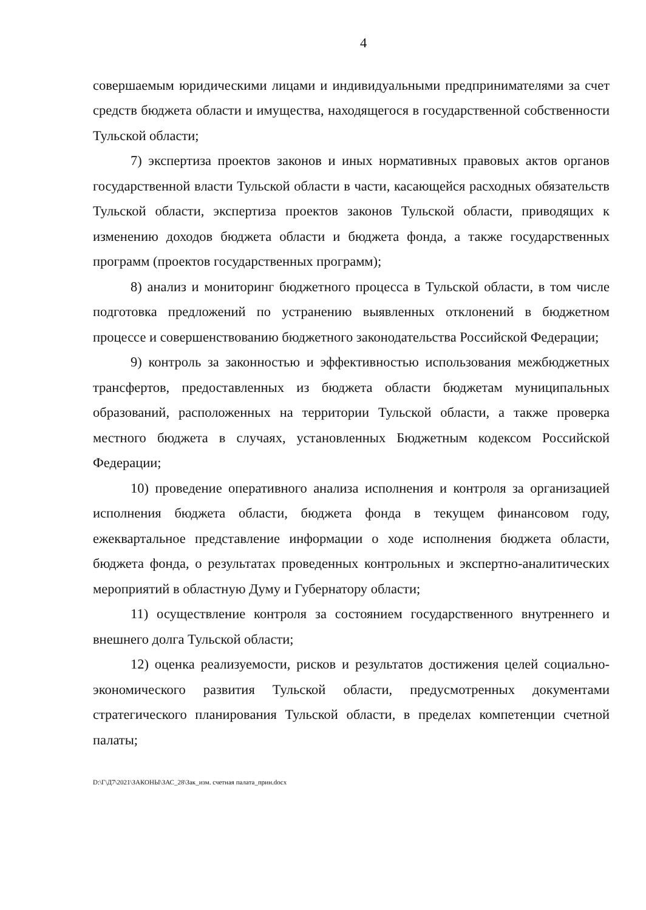4
совершаемым юридическими лицами и индивидуальными предпринимателями за счет средств бюджета области и имущества, находящегося в государственной собственности Тульской области;
7) экспертиза проектов законов и иных нормативных правовых актов органов государственной власти Тульской области в части, касающейся расходных обязательств Тульской области, экспертиза проектов законов Тульской области, приводящих к изменению доходов бюджета области и бюджета фонда, а также государственных программ (проектов государственных программ);
8) анализ и мониторинг бюджетного процесса в Тульской области, в том числе подготовка предложений по устранению выявленных отклонений в бюджетном процессе и совершенствованию бюджетного законодательства Российской Федерации;
9) контроль за законностью и эффективностью использования межбюджетных трансфертов, предоставленных из бюджета области бюджетам муниципальных образований, расположенных на территории Тульской области, а также проверка местного бюджета в случаях, установленных Бюджетным кодексом Российской Федерации;
10) проведение оперативного анализа исполнения и контроля за организацией исполнения бюджета области, бюджета фонда в текущем финансовом году, ежеквартальное представление информации о ходе исполнения бюджета области, бюджета фонда, о результатах проведенных контрольных и экспертно-аналитических мероприятий в областную Думу и Губернатору области;
11) осуществление контроля за состоянием государственного внутреннего и внешнего долга Тульской области;
12) оценка реализуемости, рисков и результатов достижения целей социально-экономического развития Тульской области, предусмотренных документами стратегического планирования Тульской области, в пределах компетенции счетной палаты;
D:\Г\Д7\2021\ЗАКОНЫ\ЗАС_28\Зак_изм. счетная палата_прин.docx